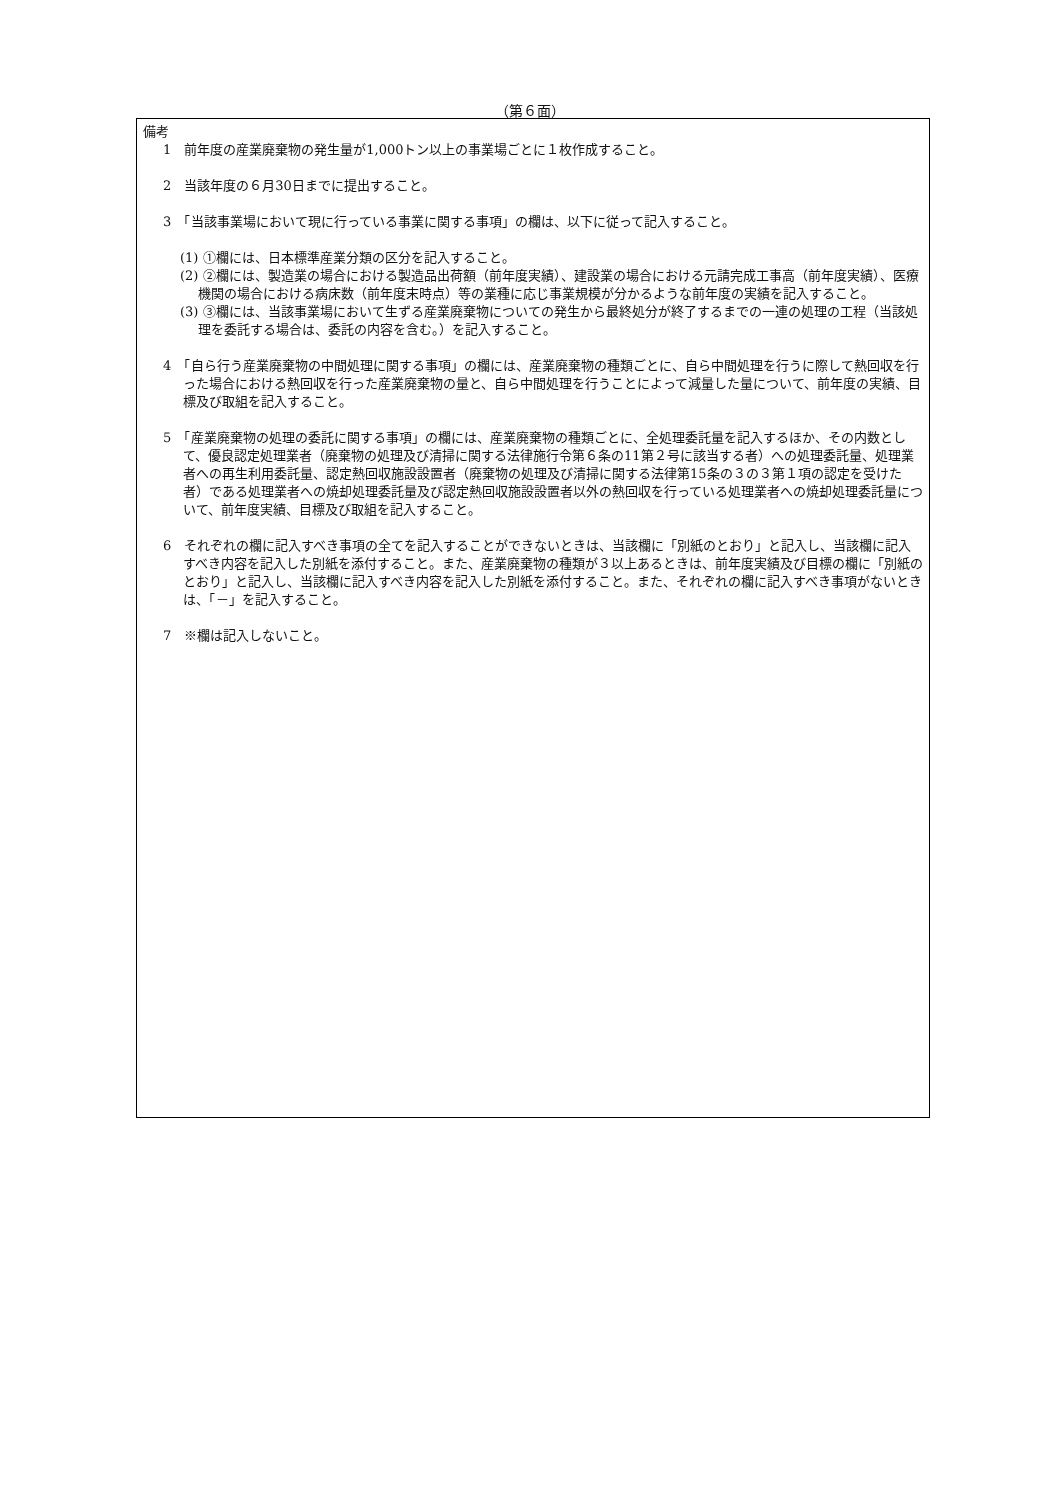（第６面）
備考
1　前年度の産業廃棄物の発生量が1,000トン以上の事業場ごとに１枚作成すること。
2　当該年度の６月30日までに提出すること。
3　「当該事業場において現に行っている事業に関する事項」の欄は、以下に従って記入すること。
(1) ①欄には、日本標準産業分類の区分を記入すること。
(2) ②欄には、製造業の場合における製造品出荷額（前年度実績）、建設業の場合における元請完成工事高（前年度実績）、医療機関の場合における病床数（前年度末時点）等の業種に応じ事業規模が分かるような前年度の実績を記入すること。
(3) ③欄には、当該事業場において生ずる産業廃棄物についての発生から最終処分が終了するまでの一連の処理の工程（当該処理を委託する場合は、委託の内容を含む。）を記入すること。
4　「自ら行う産業廃棄物の中間処理に関する事項」の欄には、産業廃棄物の種類ごとに、自ら中間処理を行うに際して熱回収を行った場合における熱回収を行った産業廃棄物の量と、自ら中間処理を行うことによって減量した量について、前年度の実績、目標及び取組を記入すること。
5　「産業廃棄物の処理の委託に関する事項」の欄には、産業廃棄物の種類ごとに、全処理委託量を記入するほか、その内数として、優良認定処理業者（廃棄物の処理及び清掃に関する法律施行令第６条の11第２号に該当する者）への処理委託量、処理業者への再生利用委託量、認定熱回収施設設置者（廃棄物の処理及び清掃に関する法律第15条の３の３第１項の認定を受けた者）である処理業者への焼却処理委託量及び認定熱回収施設設置者以外の熱回収を行っている処理業者への焼却処理委託量について、前年度実績、目標及び取組を記入すること。
6　それぞれの欄に記入すべき事項の全てを記入することができないときは、当該欄に「別紙のとおり」と記入し、当該欄に記入すべき内容を記入した別紙を添付すること。また、産業廃棄物の種類が３以上あるときは、前年度実績及び目標の欄に「別紙のとおり」と記入し、当該欄に記入すべき内容を記入した別紙を添付すること。また、それぞれの欄に記入すべき事項がないときは、「－」を記入すること。
7　※欄は記入しないこと。